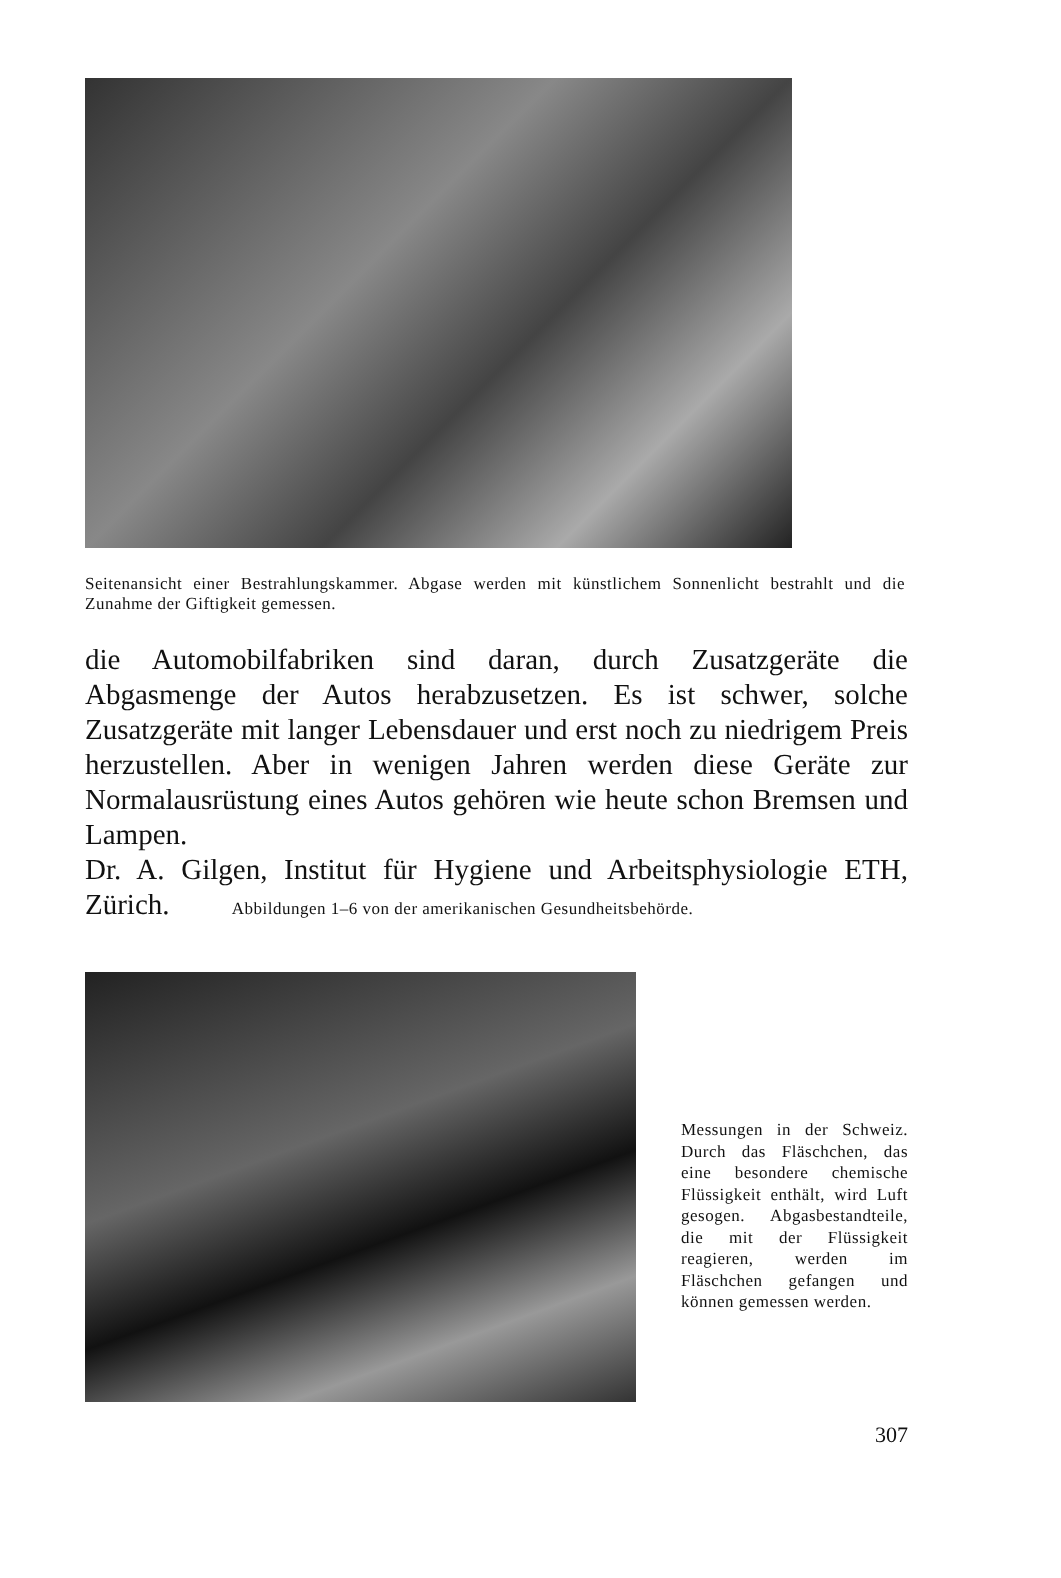Seitenansicht einer Bestrahlungskammer. Abgase werden mit künstlichem Sonnenlicht bestrahlt und die Zunahme der Giftigkeit gemessen.
die Automobilfabriken sind daran, durch Zusatzgeräte die Abgasmenge der Autos herabzusetzen. Es ist schwer, solche Zusatzgeräte mit langer Lebensdauer und erst noch zu niedrigem Preis herzustellen. Aber in wenigen Jahren werden diese Geräte zur Normalausrüstung eines Autos gehören wie heute schon Bremsen und Lampen.
Dr. A. Gilgen, Institut für Hygiene und Arbeitsphysiologie ETH, Zürich. Abbildungen 1–6 von der amerikanischen Gesundheitsbehörde.
Messungen in der Schweiz. Durch das Fläschchen, das eine besondere chemische Flüssigkeit enthält, wird Luft gesogen. Abgasbestandteile, die mit der Flüssigkeit reagieren, werden im Fläschchen gefangen und können gemessen werden.
307